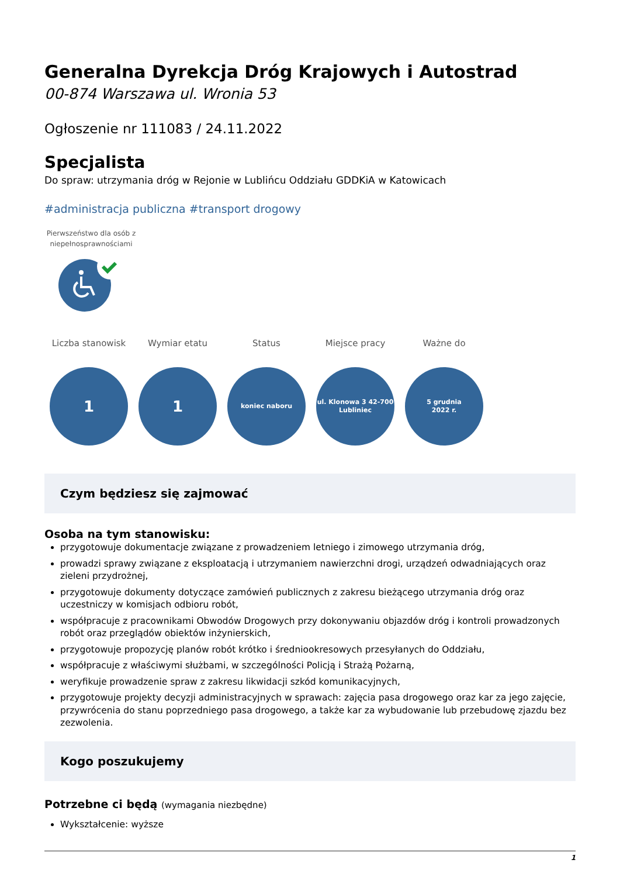Generalna Dyrekcja Dróg Krajowych i Autostrad
00-874 Warszawa ul. Wronia 53
Ogłoszenie nr 111083 / 24.11.2022
Specjalista
Do spraw: utrzymania dróg w Rejonie w Lublińcu Oddziału GDDKiA w Katowicach
#administracja publiczna #transport drogowy
Pierwszeństwo dla osób z niepełnosprawnościami
Liczba stanowisk
1
Wymiar etatu
1
Status
koniec naboru
Miejsce pracy
ul. Klonowa 3 42-700
Lubliniec
Ważne do
5 grudnia
2022 r.
Czym będziesz się zajmować
Osoba na tym stanowisku:
przygotowuje dokumentacje związane z prowadzeniem letniego i zimowego utrzymania dróg,
prowadzi sprawy związane z eksploatacją i utrzymaniem nawierzchni drogi, urządzeń odwadniających oraz zieleni przydrożnej,
przygotowuje dokumenty dotyczące zamówień publicznych z zakresu bieżącego utrzymania dróg oraz uczestniczy w komisjach odbioru robót,
współpracuje z pracownikami Obwodów Drogowych przy dokonywaniu objazdów dróg i kontroli prowadzonych robót oraz przeglądów obiektów inżynierskich,
przygotowuje propozycję planów robót krótko i średniookresowych przesyłanych do Oddziału,
współpracuje z właściwymi służbami, w szczególności Policją i Strażą Pożarną,
weryfikuje prowadzenie spraw z zakresu likwidacji szkód komunikacyjnych,
przygotowuje projekty decyzji administracyjnych w sprawach: zajęcia pasa drogowego oraz kar za jego zajęcie, przywrócenia do stanu poprzedniego pasa drogowego, a także kar za wybudowanie lub przebudowę zjazdu bez zezwolenia.
Kogo poszukujemy
Potrzebne ci będą (wymagania niezbędne)
Wykształcenie: wyższe
1